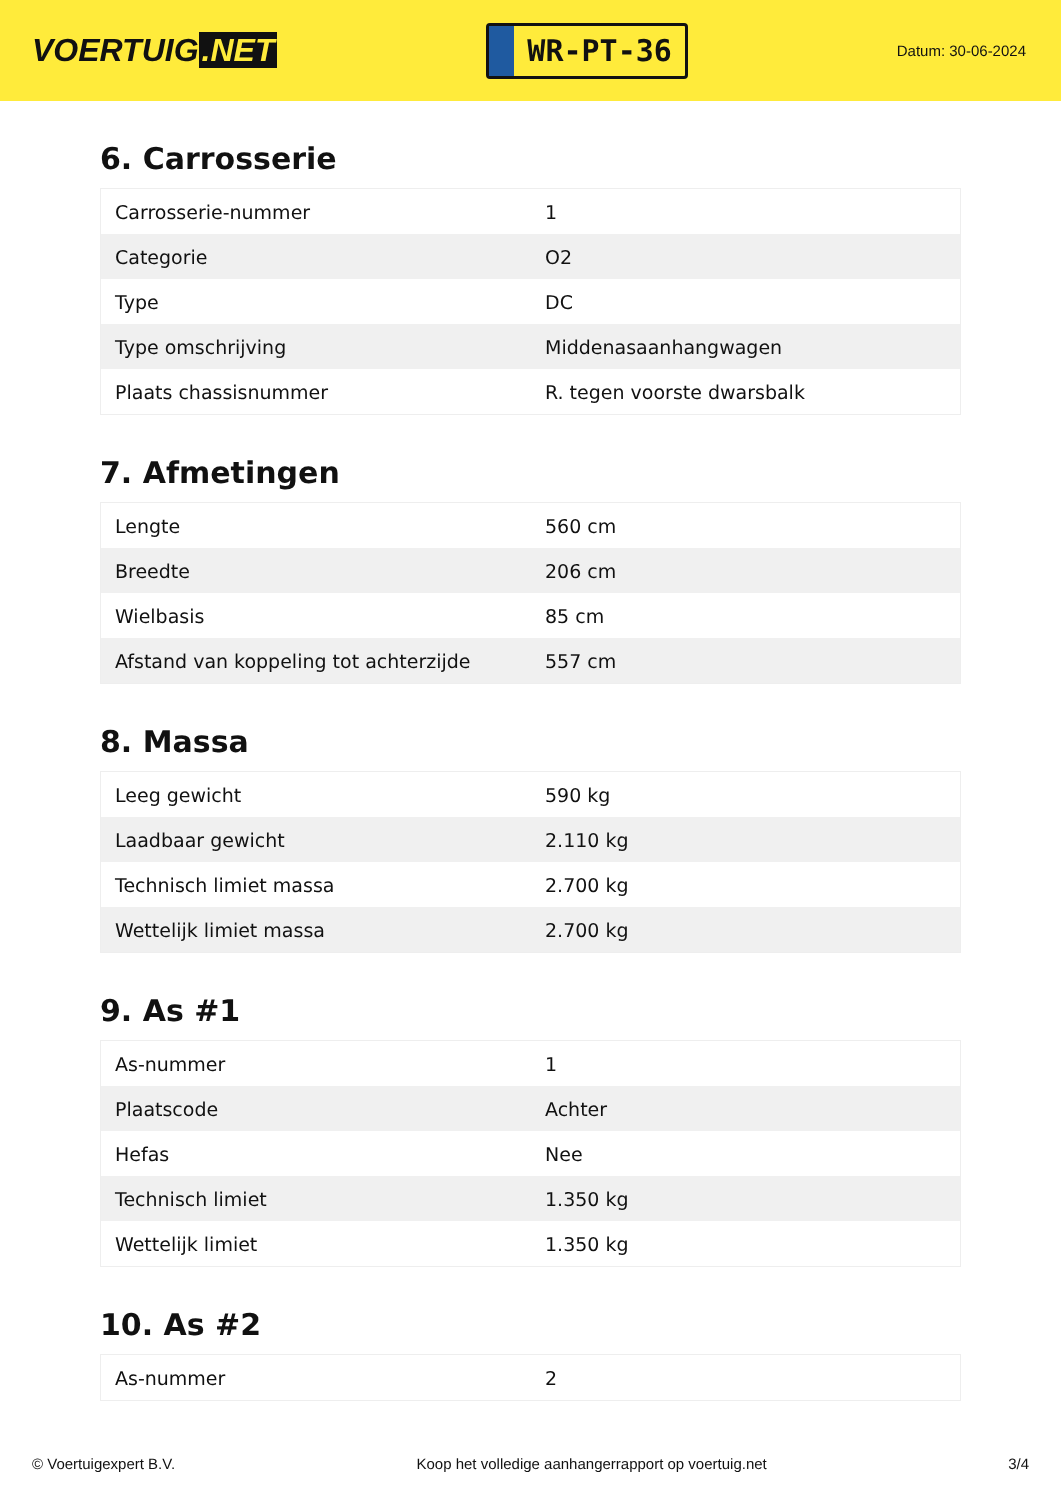VOERTUIG.NET
WR-PT-36
Datum: 30-06-2024
6. Carrosserie
| Carrosserie-nummer | 1 |
| Categorie | O2 |
| Type | DC |
| Type omschrijving | Middenasaanhangwagen |
| Plaats chassisnummer | R. tegen voorste dwarsbalk |
7. Afmetingen
| Lengte | 560 cm |
| Breedte | 206 cm |
| Wielbasis | 85 cm |
| Afstand van koppeling tot achterzijde | 557 cm |
8. Massa
| Leeg gewicht | 590 kg |
| Laadbaar gewicht | 2.110 kg |
| Technisch limiet massa | 2.700 kg |
| Wettelijk limiet massa | 2.700 kg |
9. As #1
| As-nummer | 1 |
| Plaatscode | Achter |
| Hefas | Nee |
| Technisch limiet | 1.350 kg |
| Wettelijk limiet | 1.350 kg |
10. As #2
| As-nummer | 2 |
© Voertuigexpert B.V. Koop het volledige aanhangerrapport op voertuig.net 3/4